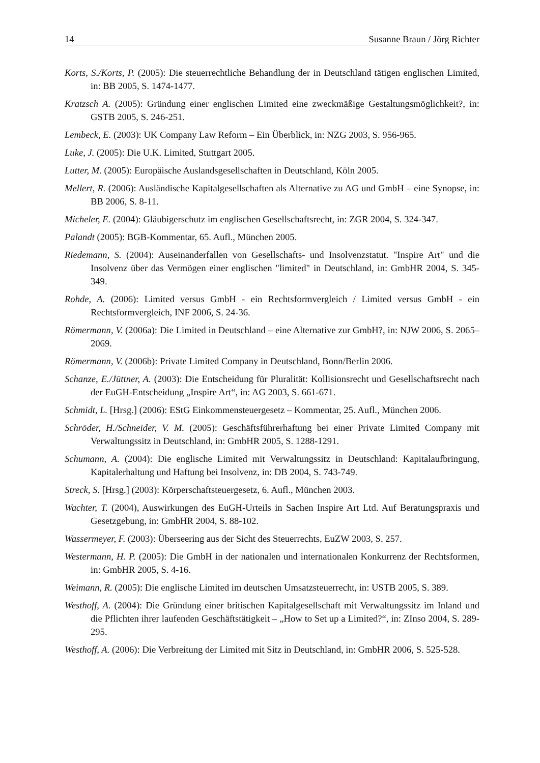14 Susanne Braun / Jörg Richter
Korts, S./Korts, P. (2005): Die steuerrechtliche Behandlung der in Deutschland tätigen englischen Limited, in: BB 2005, S. 1474-1477.
Kratzsch A. (2005): Gründung einer englischen Limited eine zweckmäßige Gestaltungsmöglichkeit?, in: GSTB 2005, S. 246-251.
Lembeck, E. (2003): UK Company Law Reform – Ein Überblick, in: NZG 2003, S. 956-965.
Luke, J. (2005): Die U.K. Limited, Stuttgart 2005.
Lutter, M. (2005): Europäische Auslandsgesellschaften in Deutschland, Köln 2005.
Mellert, R. (2006): Ausländische Kapitalgesellschaften als Alternative zu AG und GmbH – eine Synopse, in: BB 2006, S. 8-11.
Micheler, E. (2004): Gläubigerschutz im englischen Gesellschaftsrecht, in: ZGR 2004, S. 324-347.
Palandt (2005): BGB-Kommentar, 65. Aufl., München 2005.
Riedemann, S. (2004): Auseinanderfallen von Gesellschafts- und Insolvenzstatut. "Inspire Art" und die Insolvenz über das Vermögen einer englischen "limited" in Deutschland, in: GmbHR 2004, S. 345-349.
Rohde, A. (2006): Limited versus GmbH - ein Rechtsformvergleich / Limited versus GmbH - ein Rechtsformvergleich, INF 2006, S. 24-36.
Römermann, V. (2006a): Die Limited in Deutschland – eine Alternative zur GmbH?, in: NJW 2006, S. 2065–2069.
Römermann, V. (2006b): Private Limited Company in Deutschland, Bonn/Berlin 2006.
Schanze, E./Jüttner, A. (2003): Die Entscheidung für Pluralität: Kollisionsrecht und Gesellschaftsrecht nach der EuGH-Entscheidung „Inspire Art“, in: AG 2003, S. 661-671.
Schmidt, L. [Hrsg.] (2006): EStG Einkommensteuergesetz – Kommentar, 25. Aufl., München 2006.
Schröder, H./Schneider, V. M. (2005): Geschäftsführerhaftung bei einer Private Limited Company mit Verwaltungssitz in Deutschland, in: GmbHR 2005, S. 1288-1291.
Schumann, A. (2004): Die englische Limited mit Verwaltungssitz in Deutschland: Kapitalaufbringung, Kapitalerhaltung und Haftung bei Insolvenz, in: DB 2004, S. 743-749.
Streck, S. [Hrsg.] (2003): Körperschaftsteuergesetz, 6. Aufl., München 2003.
Wachter, T. (2004), Auswirkungen des EuGH-Urteils in Sachen Inspire Art Ltd. Auf Beratungspraxis und Gesetzgebung, in: GmbHR 2004, S. 88-102.
Wassermeyer, F. (2003): Überseering aus der Sicht des Steuerrechts, EuZW 2003, S. 257.
Westermann, H. P. (2005): Die GmbH in der nationalen und internationalen Konkurrenz der Rechtsformen, in: GmbHR 2005, S. 4-16.
Weimann, R. (2005): Die englische Limited im deutschen Umsatzsteuerrecht, in: USTB 2005, S. 389.
Westhoff, A. (2004): Die Gründung einer britischen Kapitalgesellschaft mit Verwaltungssitz im Inland und die Pflichten ihrer laufenden Geschäftstätigkeit – „How to Set up a Limited?“, in: ZInso 2004, S. 289-295.
Westhoff, A. (2006): Die Verbreitung der Limited mit Sitz in Deutschland, in: GmbHR 2006, S. 525-528.